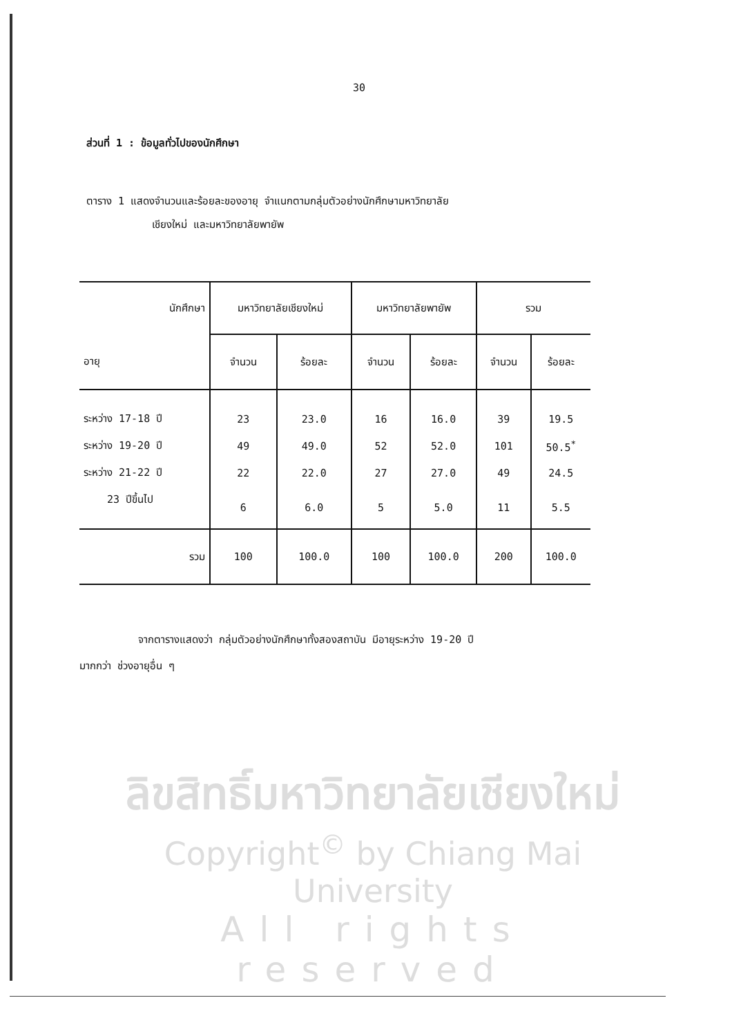30
ส่วนที่ 1 : ข้อมูลทั่วไปของนักศึกษา
ตาราง 1 แสดงจำนวนและร้อยละของอายุ จำแนกตามกลุ่มตัวอย่างนักศึกษามหาวิทยาลัย
เชียงใหม่ และมหาวิทยาลัยพายัพ
| นักศึกษา | มหาวิทยาลัยเชียงใหม่ | | มหาวิทยาลัยพายัพ | | รวม | |
| --- | --- | --- | --- | --- | --- | --- |
| อายุ | จำนวน | ร้อยละ | จำนวน | ร้อยละ | จำนวน | ร้อยละ |
| ระหว่าง 17-18 ปี | 23 | 23.0 | 16 | 16.0 | 39 | 19.5 |
| ระหว่าง 19-20 ปี | 49 | 49.0 | 52 | 52.0 | 101 | 50.5<sup>*</sup> |
| ระหว่าง 21-22 ปี | 22 | 22.0 | 27 | 27.0 | 49 | 24.5 |
| 23 ปีขึ้นไป | 6 | 6.0 | 5 | 5.0 | 11 | 5.5 |
| รวม | 100 | 100.0 | 100 | 100.0 | 200 | 100.0 |
จากตารางแสดงว่า กลุ่มตัวอย่างนักศึกษาทั้งสองสถาบัน มีอายุระหว่าง 19-20 ปี
มากกว่า ช่วงอายุอื่น ๆ
ลิขสิทธิ์มหาวิทยาลัยเชียงใหม่
Copyright<sup>©</sup> by Chiang Mai University
All rights reserved